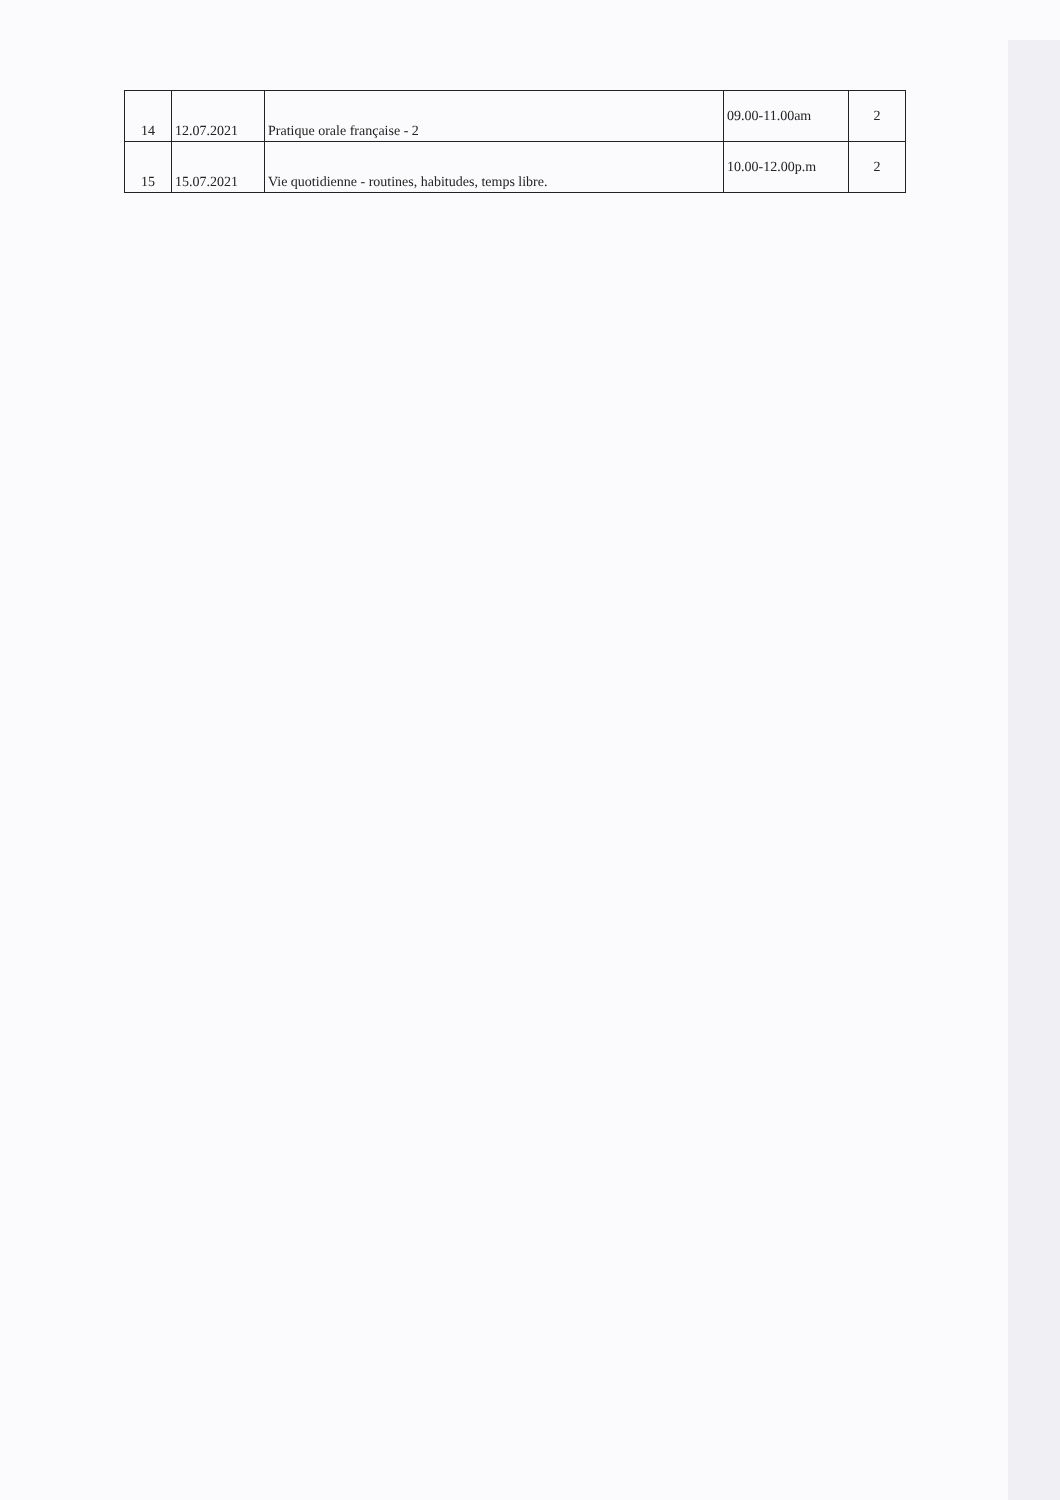| 14 | 12.07.2021 | Pratique orale française - 2 | 09.00-11.00am | 2 |
| 15 | 15.07.2021 | Vie quotidienne - routines, habitudes, temps libre. | 10.00-12.00p.m | 2 |